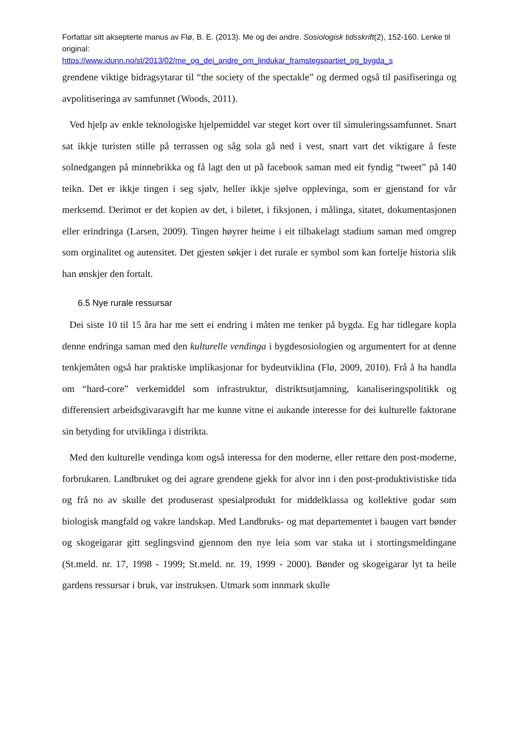Forfattar sitt aksepterte manus av Flø, B. E. (2013). Me og dei andre. Sosiologisk tidsskrift(2), 152-160. Lenke til original:
https://www.idunn.no/st/2013/02/me_og_dei_andre_om_lindukar_framstegspartiet_og_bygda_s
grendene viktige bidragsytarar til “the society of the spectakle” og dermed også til pasifiseringa og avpolitiseringa av samfunnet (Woods, 2011).
Ved hjelp av enkle teknologiske hjelpemiddel var steget kort over til simuleringssamfunnet. Snart sat ikkje turisten stille på terrassen og såg sola gå ned i vest, snart vart det viktigare å feste solnedgangen på minnebrikka og få lagt den ut på facebook saman med eit fyndig “tweet” på 140 teikn. Det er ikkje tingen i seg sjølv, heller ikkje sjølve opplevinga, som er gjenstand for vår merksemd. Derimot er det kopien av det, i biletet, i fiksjonen, i målinga, sitatet, dokumentasjonen eller erindringa (Larsen, 2009). Tingen høyrer heime i eit tilbakelagt stadium saman med omgrep som orginalitet og autensitet. Det gjesten søkjer i det rurale er symbol som kan fortelje historia slik han ønskjer den fortalt.
6.5 Nye rurale ressursar
Dei siste 10 til 15 åra har me sett ei endring i måten me tenker på bygda. Eg har tidlegare kopla denne endringa saman med den kulturelle vendinga i bygdesosiologien og argumentert for at denne tenkjemåten også har praktiske implikasjonar for bydeutviklina (Flø, 2009, 2010). Frå å ha handla om “hard-core” verkemiddel som infrastruktur, distriktsutjamning, kanaliseringspolitikk og differensiert arbeidsgivaravgift har me kunne vitne ei aukande interesse for dei kulturelle faktorane sin betyding for utviklinga i distrikta.
Med den kulturelle vendinga kom også interessa for den moderne, eller rettare den post-moderne, forbrukaren. Landbruket og dei agrare grendene gjekk for alvor inn i den post-produktivistiske tida og frå no av skulle det produserast spesialprodukt for middelklassa og kollektive godar som biologisk mangfald og vakre landskap. Med Landbruks- og mat departementet i baugen vart bønder og skogeigarar gitt seglingsvind gjennom den nye leia som var staka ut i stortingsmeldingane (St.meld. nr. 17, 1998 - 1999; St.meld. nr. 19, 1999 - 2000). Bønder og skogeigarar lyt ta heile gardens ressursar i bruk, var instruksen. Utmark som innmark skulle